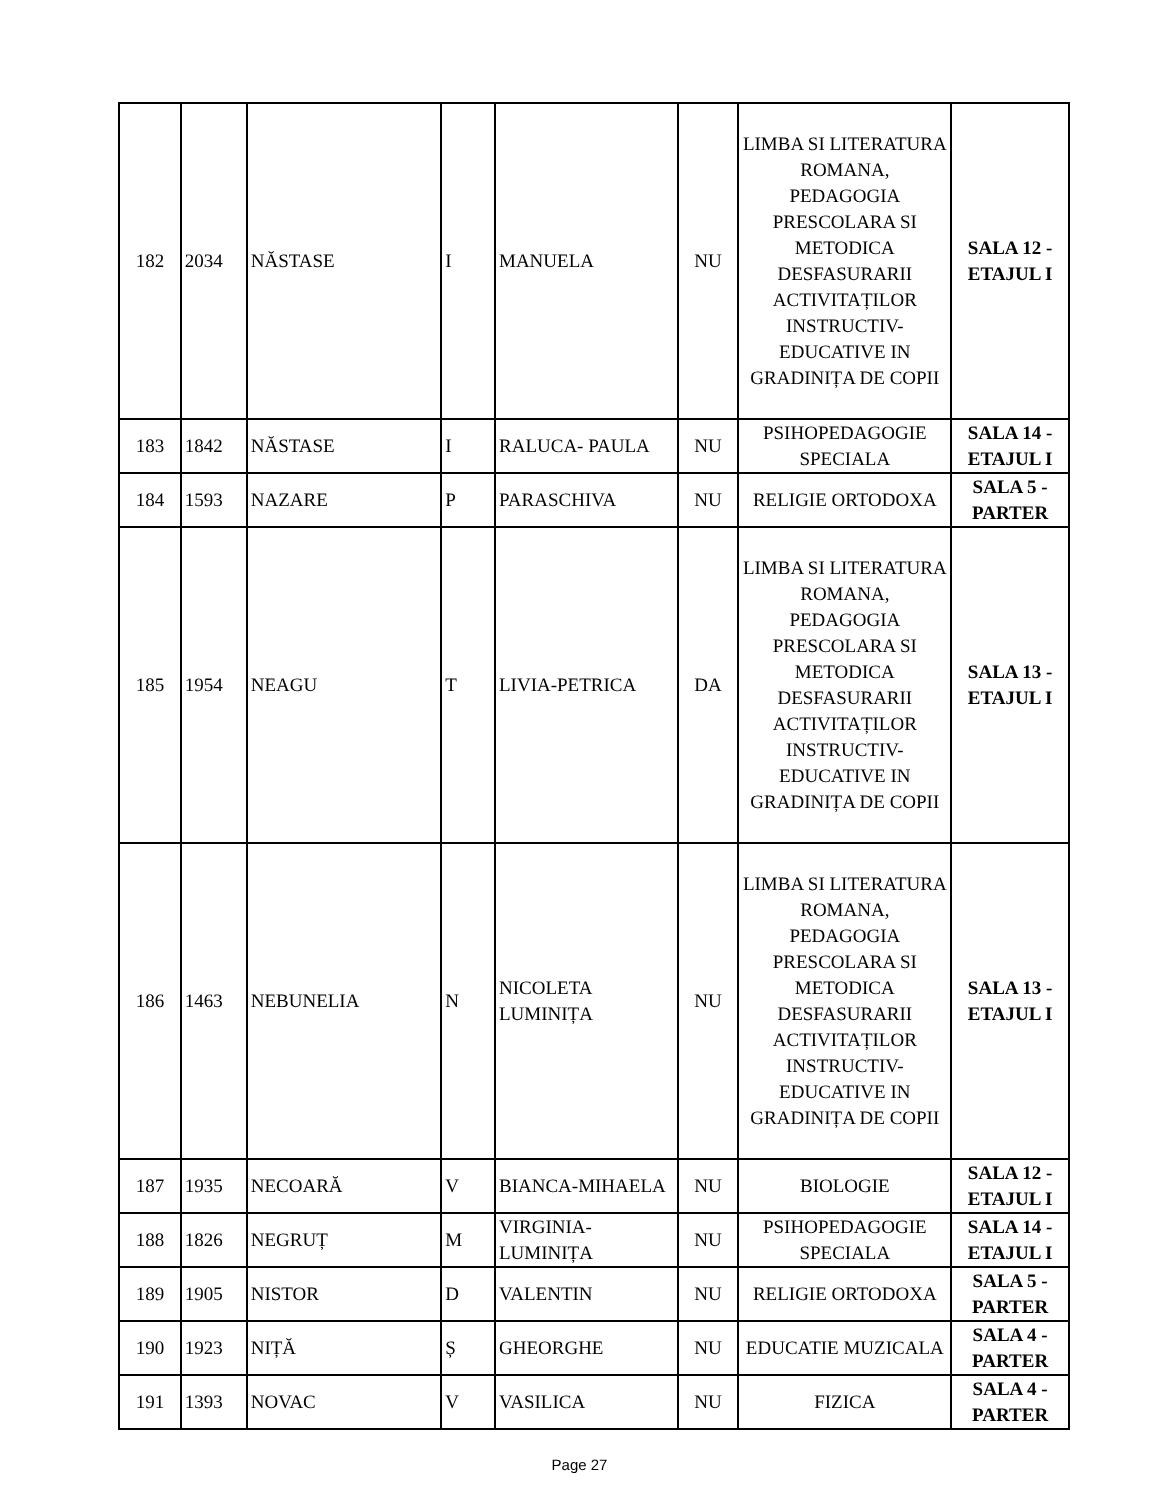| 182 | 2034 | NĂSTASE | I | MANUELA | NU | LIMBA SI LITERATURA ROMANA, PEDAGOGIA PRESCOLARA SI METODICA DESFASURARII ACTIVITAȚILOR INSTRUCTIV-EDUCATIVE IN GRADINIȚA DE COPII | SALA 12 - ETAJUL I |
| 183 | 1842 | NĂSTASE | I | RALUCA- PAULA | NU | PSIHOPEDAGOGIE SPECIALA | SALA 14 - ETAJUL I |
| 184 | 1593 | NAZARE | P | PARASCHIVA | NU | RELIGIE ORTODOXA | SALA 5 - PARTER |
| 185 | 1954 | NEAGU | T | LIVIA-PETRICA | DA | LIMBA SI LITERATURA ROMANA, PEDAGOGIA PRESCOLARA SI METODICA DESFASURARII ACTIVITAȚILOR INSTRUCTIV-EDUCATIVE IN GRADINIȚA DE COPII | SALA 13 - ETAJUL I |
| 186 | 1463 | NEBUNELIA | N | NICOLETA LUMINIȚA | NU | LIMBA SI LITERATURA ROMANA, PEDAGOGIA PRESCOLARA SI METODICA DESFASURARII ACTIVITAȚILOR INSTRUCTIV-EDUCATIVE IN GRADINIȚA DE COPII | SALA 13 - ETAJUL I |
| 187 | 1935 | NECOARĂ | V | BIANCA-MIHAELA | NU | BIOLOGIE | SALA 12 - ETAJUL I |
| 188 | 1826 | NEGRUȚ | M | VIRGINIA-LUMINIȚA | NU | PSIHOPEDAGOGIE SPECIALA | SALA 14 - ETAJUL I |
| 189 | 1905 | NISTOR | D | VALENTIN | NU | RELIGIE ORTODOXA | SALA 5 - PARTER |
| 190 | 1923 | NIȚĂ | Ș | GHEORGHE | NU | EDUCATIE MUZICALA | SALA 4 - PARTER |
| 191 | 1393 | NOVAC | V | VASILICA | NU | FIZICA | SALA 4 - PARTER |
Page 27